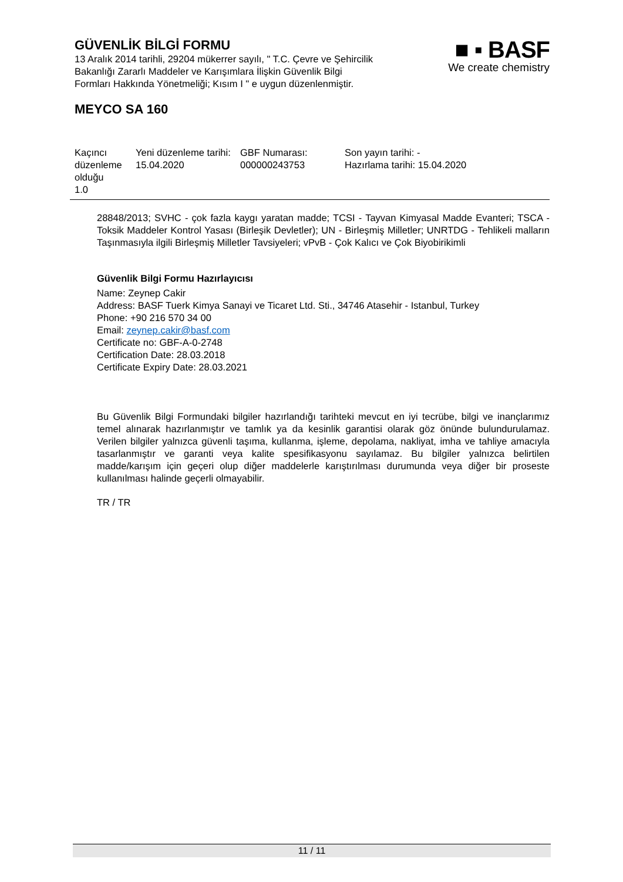GÜVENLİK BİLGİ FORMU
13 Aralık 2014 tarihli, 29204 mükerrer sayılı, " T.C. Çevre ve Şehircilik
Bakanlığı Zararlı Maddeler ve Karışımlara İlişkin Güvenlik Bilgi
Formları Hakkında Yönetmeliği; Kısım I " e uygun düzenlenmiştir.
■ ▪ BASF
We create chemistry
MEYCO SA 160
| Kaçıncı düzenleme olduğu 1.0 | Yeni düzenleme tarihi: 15.04.2020 | GBF Numarası: 000000243753 | Son yayın tarihi: - Hazırlama tarihi: 15.04.2020 |
28848/2013; SVHC - çok fazla kaygı yaratan madde; TCSI - Tayvan Kimyasal Madde Evanteri; TSCA - Toksik Maddeler Kontrol Yasası (Birleşik Devletler); UN - Birleşmiş Milletler; UNRTDG - Tehlikeli malların Taşınmasıyla ilgili Birleşmiş Milletler Tavsiyeleri; vPvB - Çok Kalıcı ve Çok Biyobirikimli
Güvenlik Bilgi Formu Hazırlayıcısı
Name: Zeynep Cakir
Address: BASF Tuerk Kimya Sanayi ve Ticaret Ltd. Sti., 34746 Atasehir - Istanbul, Turkey
Phone: +90 216 570 34 00
Email: zeynep.cakir@basf.com
Certificate no: GBF-A-0-2748
Certification Date: 28.03.2018
Certificate Expiry Date: 28.03.2021
Bu Güvenlik Bilgi Formundaki bilgiler hazırlandığı tarihteki mevcut en iyi tecrübe, bilgi ve inançlarımız temel alınarak hazırlanmıştır ve tamlık ya da kesinlik garantisi olarak göz önünde bulundurulamaz. Verilen bilgiler yalnızca güvenli taşıma, kullanma, işleme, depolama, nakliyat, imha ve tahliye amacıyla tasarlanmıştır ve garanti veya kalite spesifikasyonu sayılamaz. Bu bilgiler yalnızca belirtilen madde/karışım için geçeri olup diğer maddelerle karıştırılması durumunda veya diğer bir proseste kullanılması halinde geçerli olmayabilir.
TR / TR
11 / 11